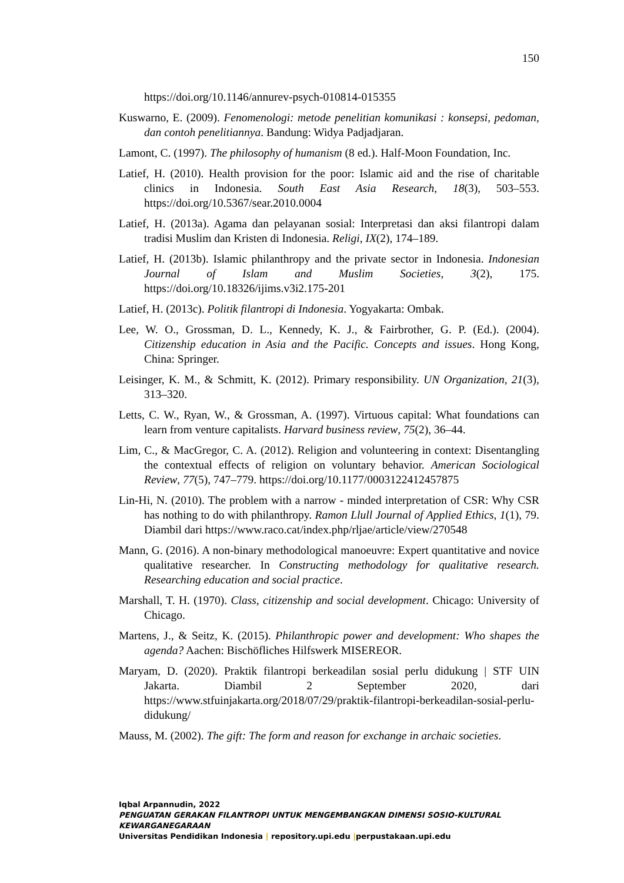150
https://doi.org/10.1146/annurev-psych-010814-015355
Kuswarno, E. (2009). Fenomenologi: metode penelitian komunikasi : konsepsi, pedoman, dan contoh penelitiannya. Bandung: Widya Padjadjaran.
Lamont, C. (1997). The philosophy of humanism (8 ed.). Half-Moon Foundation, Inc.
Latief, H. (2010). Health provision for the poor: Islamic aid and the rise of charitable clinics in Indonesia. South East Asia Research, 18(3), 503–553. https://doi.org/10.5367/sear.2010.0004
Latief, H. (2013a). Agama dan pelayanan sosial: Interpretasi dan aksi filantropi dalam tradisi Muslim dan Kristen di Indonesia. Religi, IX(2), 174–189.
Latief, H. (2013b). Islamic philanthropy and the private sector in Indonesia. Indonesian Journal of Islam and Muslim Societies, 3(2), 175. https://doi.org/10.18326/ijims.v3i2.175-201
Latief, H. (2013c). Politik filantropi di Indonesia. Yogyakarta: Ombak.
Lee, W. O., Grossman, D. L., Kennedy, K. J., & Fairbrother, G. P. (Ed.). (2004). Citizenship education in Asia and the Pacific. Concepts and issues. Hong Kong, China: Springer.
Leisinger, K. M., & Schmitt, K. (2012). Primary responsibility. UN Organization, 21(3), 313–320.
Letts, C. W., Ryan, W., & Grossman, A. (1997). Virtuous capital: What foundations can learn from venture capitalists. Harvard business review, 75(2), 36–44.
Lim, C., & MacGregor, C. A. (2012). Religion and volunteering in context: Disentangling the contextual effects of religion on voluntary behavior. American Sociological Review, 77(5), 747–779. https://doi.org/10.1177/0003122412457875
Lin-Hi, N. (2010). The problem with a narrow - minded interpretation of CSR: Why CSR has nothing to do with philanthropy. Ramon Llull Journal of Applied Ethics, 1(1), 79. Diambil dari https://www.raco.cat/index.php/rljae/article/view/270548
Mann, G. (2016). A non-binary methodological manoeuvre: Expert quantitative and novice qualitative researcher. In Constructing methodology for qualitative research. Researching education and social practice.
Marshall, T. H. (1970). Class, citizenship and social development. Chicago: University of Chicago.
Martens, J., & Seitz, K. (2015). Philanthropic power and development: Who shapes the agenda? Aachen: Bischöfliches Hilfswerk MISEREOR.
Maryam, D. (2020). Praktik filantropi berkeadilan sosial perlu didukung | STF UIN Jakarta. Diambil 2 September 2020, dari https://www.stfuinjakarta.org/2018/07/29/praktik-filantropi-berkeadilan-sosial-perlu-didukung/
Mauss, M. (2002). The gift: The form and reason for exchange in archaic societies.
Iqbal Arpannudin, 2022
PENGUATAN GERAKAN FILANTROPI UNTUK MENGEMBANGKAN DIMENSI SOSIO-KULTURAL KEWARGANEGARAAN
Universitas Pendidikan Indonesia | repository.upi.edu |perpustakaan.upi.edu